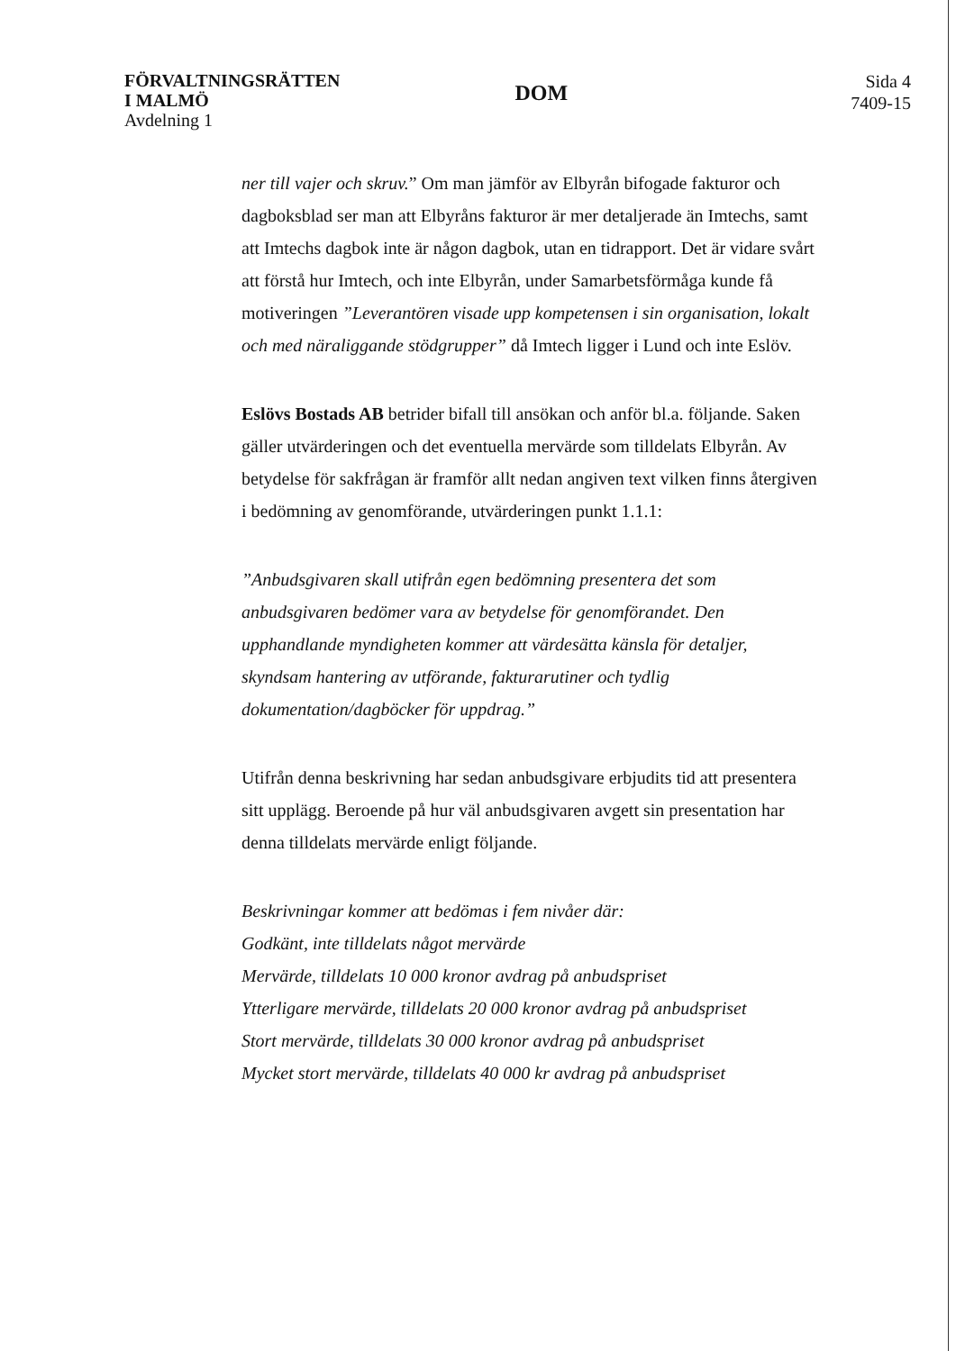FÖRVALTNINGSRÄTTEN
I MALMÖ
Avdelning 1
DOM
Sida 4
7409-15
ner till vajer och skruv.” Om man jämför av Elbyrån bifogade fakturor och dagboksblad ser man att Elbyråns fakturor är mer detaljerade än Imtechs, samt att Imtechs dagbok inte är någon dagbok, utan en tidrapport. Det är vidare svårt att förstå hur Imtech, och inte Elbyrån, under Samarbetsförmåga kunde få motiveringen ”Leverantören visade upp kompetensen i sin organisation, lokalt och med näraliggande stödgrupper” då Imtech ligger i Lund och inte Eslöv.
Eslövs Bostads AB betrider bifall till ansökan och anför bl.a. följande. Saken gäller utvärderingen och det eventuella mervärde som tilldelats Elbyrån. Av betydelse för sakfrågan är framför allt nedan angiven text vilken finns återgiven i bedömning av genomförande, utvärderingen punkt 1.1.1:
”Anbudsgivaren skall utifrån egen bedömning presentera det som anbudsgivaren bedömer vara av betydelse för genomförandet. Den upphandlande myndigheten kommer att värdesätta känsla för detaljer, skyndsam hantering av utförande, fakturarutiner och tydlig dokumentation/dagböcker för uppdrag.”
Utifrån denna beskrivning har sedan anbudsgivare erbjudits tid att presentera sitt upplägg. Beroende på hur väl anbudsgivaren avgett sin presentation har denna tilldelats mervärde enligt följande.
Beskrivningar kommer att bedömas i fem nivåer där:
Godkänt, inte tilldelats något mervärde
Mervärde, tilldelats 10 000 kronor avdrag på anbudspriset
Ytterligare mervärde, tilldelats 20 000 kronor avdrag på anbudspriset
Stort mervärde, tilldelats 30 000 kronor avdrag på anbudspriset
Mycket stort mervärde, tilldelats 40 000 kr avdrag på anbudspriset